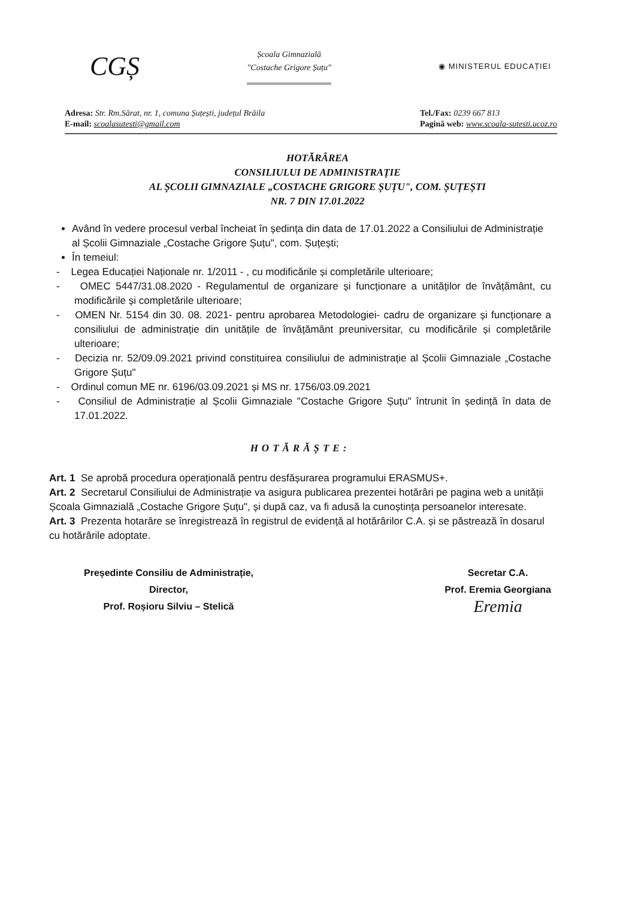CGȘ
Școala Gimnazială
"Costache Grigore Șuțu"
◉ MINISTERUL EDUCAȚIEI
Adresa: Str. Rm.Sărat, nr. 1, comuna Șuțești, județul Brăila
E-mail: scoalasutesti@gmail.com
Tel./Fax: 0239 667 813
Pagină web: www.scoala-sutesti.ucoz.ro
HOTĂRÂREA
CONSILIULUI DE ADMINISTRAȚIE
AL ȘCOLII GIMNAZIALE „COSTACHE GRIGORE ȘUȚU", COM. ȘUȚEȘTI
NR. 7 DIN 17.01.2022
Având în vedere procesul verbal încheiat în ședința din data de 17.01.2022 a Consiliului de Administrație al Școlii Gimnaziale „Costache Grigore Șuțu", com. Șuțești;
În temeiul:
- Legea Educației Naționale nr. 1/2011 - , cu modificările și completările ulterioare;
- OMEC 5447/31.08.2020 - Regulamentul de organizare și funcționare a unităților de învățământ, cu modificările și completările ulterioare;
- OMEN Nr. 5154 din 30. 08. 2021- pentru aprobarea Metodologiei- cadru de organizare și funcționare a consiliului de administrație din unitățile de învățământ preuniversitar, cu modificările și completările ulterioare;
- Decizia nr. 52/09.09.2021 privind constituirea consiliului de administrație al Școlii Gimnaziale „Costache Grigore Șuțu"
- Ordinul comun ME nr. 6196/03.09.2021 și MS nr. 1756/03.09.2021
- Consiliul de Administrație al Școlii Gimnaziale "Costache Grigore Șuțu" întrunit în ședință în data de 17.01.2022.
HOTĂRĂȘTE:
Art. 1 Se aprobă procedura operațională pentru desfășurarea programului ERASMUS+.
Art. 2 Secretarul Consiliului de Administrație va asigura publicarea prezentei hotărâri pe pagina web a unității Școala Gimnazială „Costache Grigore Șuțu", și după caz, va fi adusă la cunoștința persoanelor interesate.
Art. 3 Prezenta hotarâre se înregistrează în registrul de evidență al hotărârilor C.A. și se păstrează în dosarul cu hotărârile adoptate.
Președinte Consiliu de Administrație,
Director,
Prof. Roșioru Silviu – Stelică
Secretar C.A.
Prof. Eremia Georgiana
Eremia